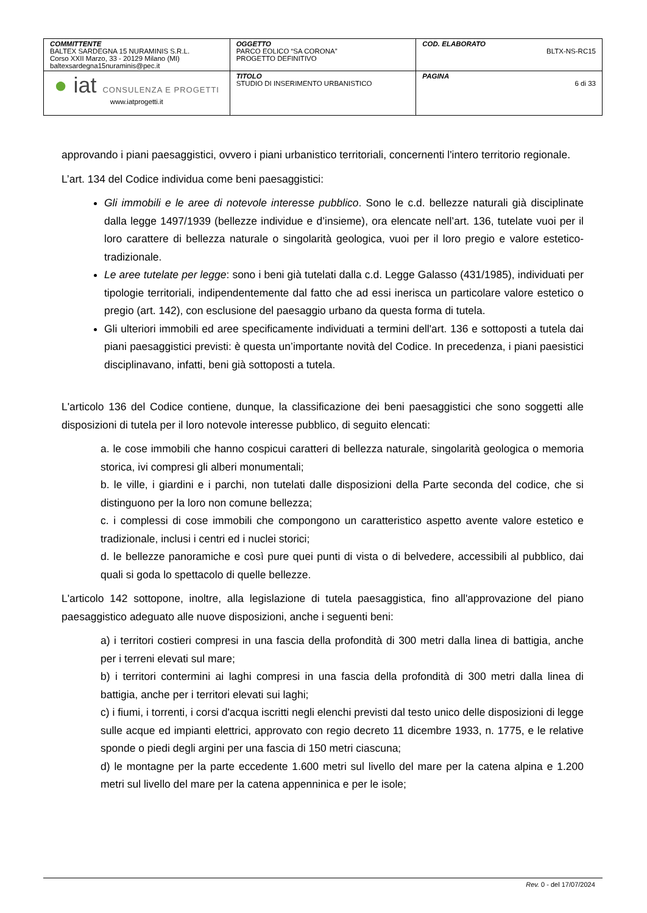| COMMITTENTE BALTEX SARDEGNA 15 NURAMINIS S.R.L. Corso XXII Marzo, 33 - 20129 Milano (MI) baltexsardegna15nuraminis@pec.it | OGGETTO PARCO EOLICO “SA CORONA” PROGETTO DEFINITIVO | COD. ELABORATO BLTX-NS-RC15 |
| ● iat CONSULENZA E PROGETTI www.iatprogetti.it | TITOLO STUDIO DI INSERIMENTO URBANISTICO | PAGINA 6 di 33 |
approvando i piani paesaggistici, ovvero i piani urbanistico territoriali, concernenti l'intero territorio regionale.
L’art. 134 del Codice individua come beni paesaggistici:
Gli immobili e le aree di notevole interesse pubblico. Sono le c.d. bellezze naturali già disciplinate dalla legge 1497/1939 (bellezze individue e d’insieme), ora elencate nell’art. 136, tutelate vuoi per il loro carattere di bellezza naturale o singolarità geologica, vuoi per il loro pregio e valore estetico-tradizionale.
Le aree tutelate per legge: sono i beni già tutelati dalla c.d. Legge Galasso (431/1985), individuati per tipologie territoriali, indipendentemente dal fatto che ad essi inerisca un particolare valore estetico o pregio (art. 142), con esclusione del paesaggio urbano da questa forma di tutela.
Gli ulteriori immobili ed aree specificamente individuati a termini dell'art. 136 e sottoposti a tutela dai piani paesaggistici previsti: è questa un’importante novità del Codice. In precedenza, i piani paesistici disciplinavano, infatti, beni già sottoposti a tutela.
L'articolo 136 del Codice contiene, dunque, la classificazione dei beni paesaggistici che sono soggetti alle disposizioni di tutela per il loro notevole interesse pubblico, di seguito elencati:
a. le cose immobili che hanno cospicui caratteri di bellezza naturale, singolarità geologica o memoria storica, ivi compresi gli alberi monumentali;
b. le ville, i giardini e i parchi, non tutelati dalle disposizioni della Parte seconda del codice, che si distinguono per la loro non comune bellezza;
c. i complessi di cose immobili che compongono un caratteristico aspetto avente valore estetico e tradizionale, inclusi i centri ed i nuclei storici;
d. le bellezze panoramiche e così pure quei punti di vista o di belvedere, accessibili al pubblico, dai quali si goda lo spettacolo di quelle bellezze.
L'articolo 142 sottopone, inoltre, alla legislazione di tutela paesaggistica, fino all'approvazione del piano paesaggistico adeguato alle nuove disposizioni, anche i seguenti beni:
a) i territori costieri compresi in una fascia della profondità di 300 metri dalla linea di battigia, anche per i terreni elevati sul mare;
b) i territori contermini ai laghi compresi in una fascia della profondità di 300 metri dalla linea di battigia, anche per i territori elevati sui laghi;
c) i fiumi, i torrenti, i corsi d'acqua iscritti negli elenchi previsti dal testo unico delle disposizioni di legge sulle acque ed impianti elettrici, approvato con regio decreto 11 dicembre 1933, n. 1775, e le relative sponde o piedi degli argini per una fascia di 150 metri ciascuna;
d) le montagne per la parte eccedente 1.600 metri sul livello del mare per la catena alpina e 1.200 metri sul livello del mare per la catena appenninica e per le isole;
Rev. 0 - del 17/07/2024